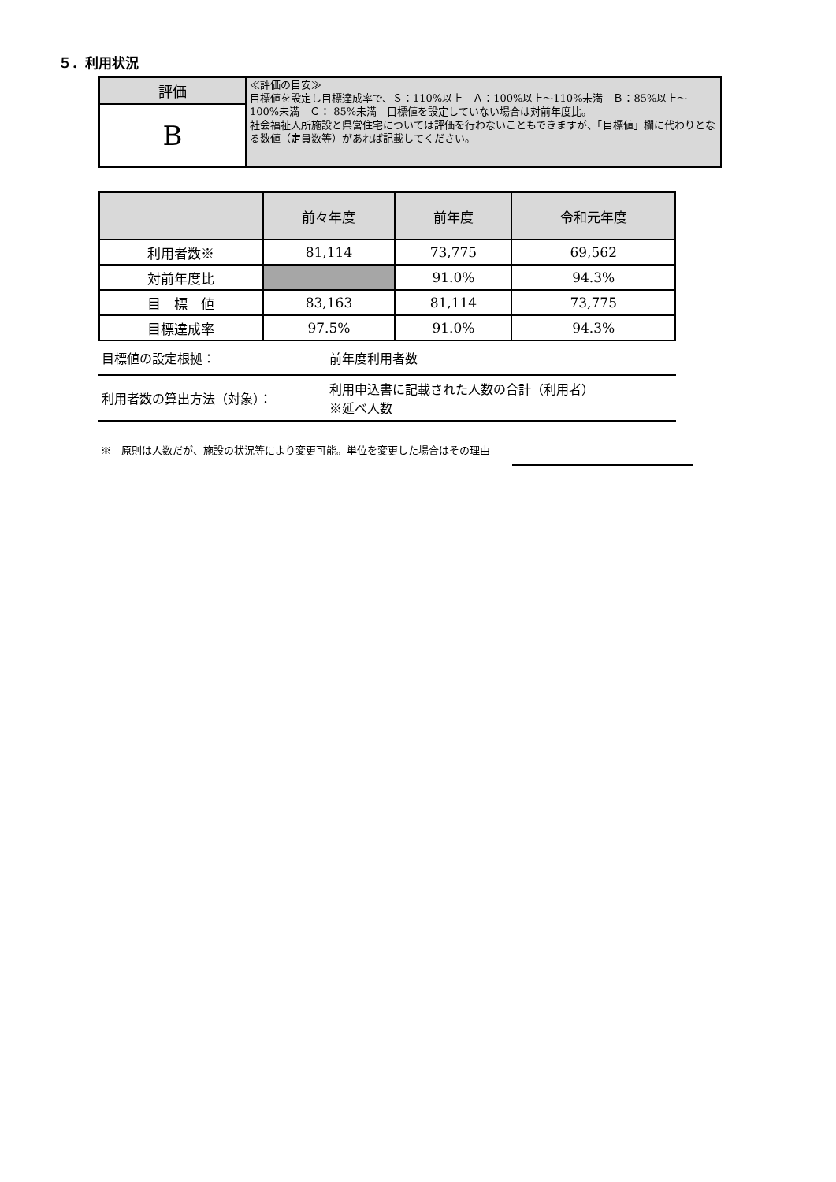５．利用状況
| 評価 | ≪評価の目安≫ 目標値を設定し目標達成率で、Ｓ：110%以上 Ａ：100%以上～110%未満 Ｂ：85%以上～ 100%未満 Ｃ： 85%未満 目標値を設定していない場合は対前年度比。 社会福祉入所施設と県営住宅については評価を行わないこともできますが、「目標値」欄に代わりとなる数値（定員数等）があれば記載してください。 |
| B | |
| | 前々年度 | 前年度 | 令和元年度 |
| --- | --- | --- | --- |
| 利用者数※ | 81,114 | 73,775 | 69,562 |
| 対前年度比 | | 91.0% | 94.3% |
| 目 標 値 | 83,163 | 81,114 | 73,775 |
| 目標達成率 | 97.5% | 91.0% | 94.3% |
| 目標値の設定根拠： | 前年度利用者数 |
| 利用者数の算出方法（対象）： | 利用申込書に記載された人数の合計（利用者） ※延べ人数 |
※　原則は人数だが、施設の状況等により変更可能。単位を変更した場合はその理由